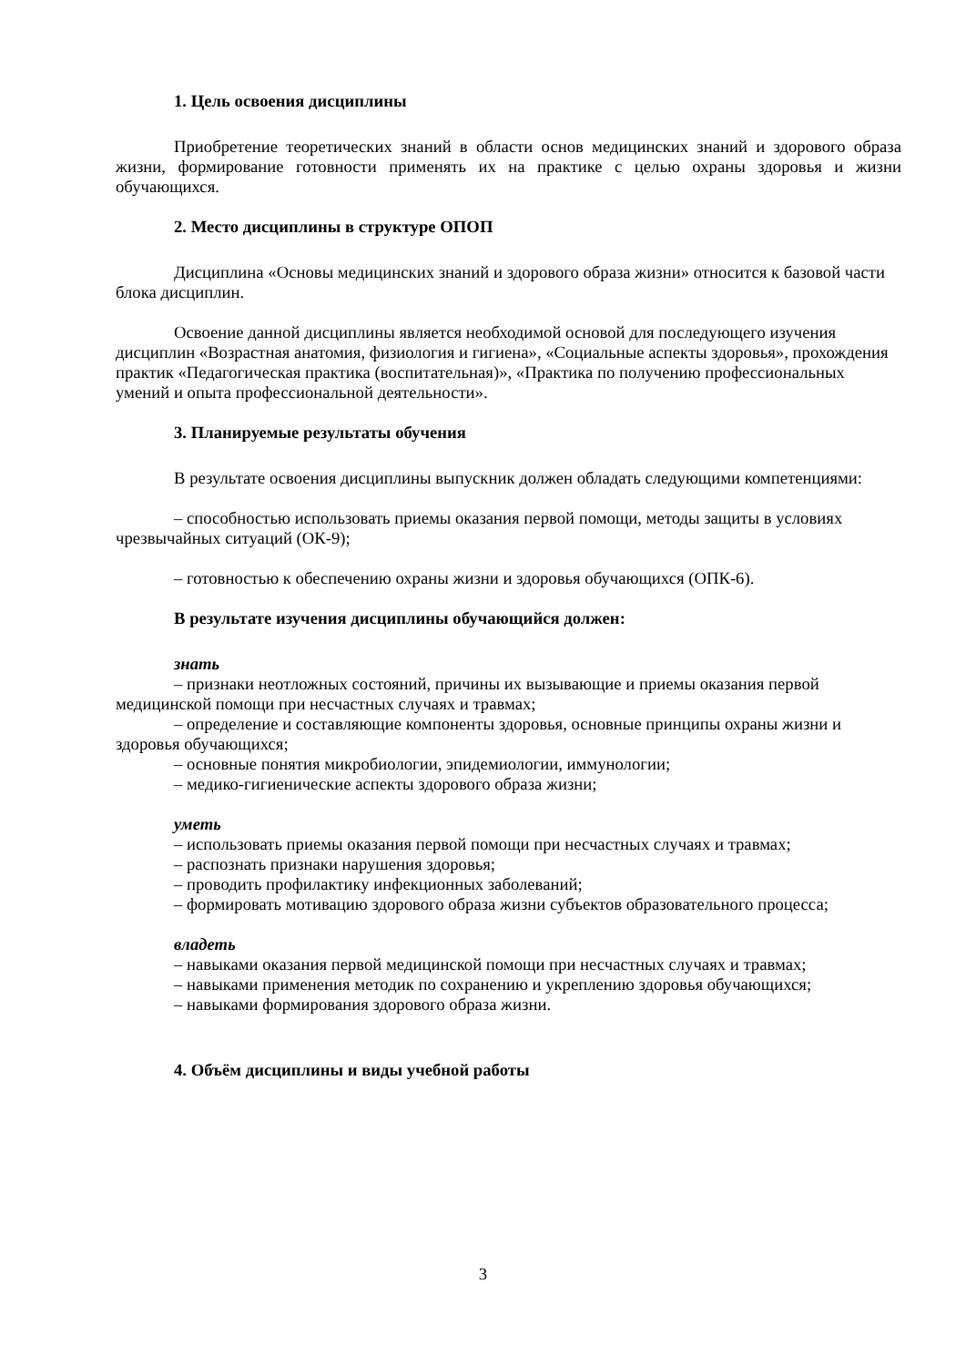1. Цель освоения дисциплины
Приобретение теоретических знаний в области основ медицинских знаний и здорового образа жизни, формирование готовности применять их на практике с целью охраны здоровья и жизни обучающихся.
2. Место дисциплины в структуре ОПОП
Дисциплина «Основы медицинских знаний и здорового образа жизни» относится к базовой части блока дисциплин.
Освоение данной дисциплины является необходимой основой для последующего изучения дисциплин «Возрастная анатомия, физиология и гигиена», «Социальные аспекты здоровья», прохождения практик «Педагогическая практика (воспитательная)», «Практика по получению профессиональных умений и опыта профессиональной деятельности».
3. Планируемые результаты обучения
В результате освоения дисциплины выпускник должен обладать следующими компетенциями:
– способностью использовать приемы оказания первой помощи, методы защиты в условиях чрезвычайных ситуаций (ОК-9);
– готовностью к обеспечению охраны жизни и здоровья обучающихся (ОПК-6).
В результате изучения дисциплины обучающийся должен:
знать
– признаки неотложных состояний, причины их вызывающие и приемы оказания первой медицинской помощи при несчастных случаях и травмах;
– определение и составляющие компоненты здоровья, основные принципы охраны жизни и здоровья обучающихся;
– основные понятия микробиологии, эпидемиологии, иммунологии;
– медико-гигиенические аспекты здорового образа жизни;
уметь
– использовать приемы оказания первой помощи при несчастных случаях и травмах;
– распознать признаки нарушения здоровья;
– проводить профилактику инфекционных заболеваний;
– формировать мотивацию здорового образа жизни субъектов образовательного процесса;
владеть
– навыками оказания первой медицинской помощи при несчастных случаях и травмах;
– навыками применения методик по сохранению и укреплению здоровья обучающихся;
– навыками формирования здорового образа жизни.
4. Объём дисциплины и виды учебной работы
3